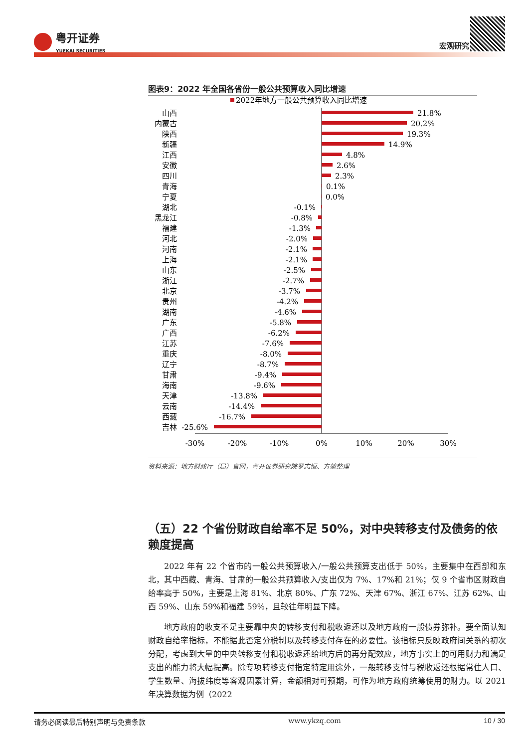粤开证券
YUEKAI SECURITIES
宏观研究
图表9：2022 年全国各省份一般公共预算收入同比增速
2022年地方一般公共预算收入同比增速
山西
内蒙古
陕西
新疆
江西
安徽
四川
青海
宁夏
湖北
黑龙江
福建
河北
河南
上海
山东
浙江
北京
贵州
湖南
广东
广西
江苏
重庆
辽宁
甘肃
海南
天津
云南
西藏
吉林
-0.1%
-0.8%
-1.3%
-2.0%
-2.1%
-2.1%
-2.5%
-2.7%
-3.7%
-4.2%
-4.6%
-5.8%
-6.2%
-7.6%
-8.0%
-8.7%
-9.4%
-9.6%
-13.8%
-14.4%
-16.7%
-25.6%
21.8%
20.2%
19.3%
14.9%
4.8%
2.6%
2.3%
0.1%
0.0%
-30%
-20%
-10%
0%
10%
20%
30%
资料来源：地方财政厅（局）官网，粤开证券研究院罗志恒、方堃整理
（五）22 个省份财政自给率不足 50%，对中央转移支付及债务的依赖度提高
2022 年有 22 个省市的一般公共预算收入/一般公共预算支出低于 50%，主要集中在西部和东北，其中西藏、青海、甘肃的一般公共预算收入/支出仅为 7%、17%和 21%；仅 9 个省市区财政自给率高于 50%，主要是上海 81%、北京 80%、广东 72%、天津 67%、浙江 67%、江苏 62%、山西 59%、山东 59%和福建 59%，且较往年明显下降。
地方政府的收支不足主要靠中央的转移支付和税收返还以及地方政府一般债券弥补。要全面认知财政自给率指标，不能据此否定分税制以及转移支付存在的必要性。该指标只反映政府间关系的初次分配，考虑到大量的中央转移支付和税收返还给地方后的再分配效应，地方事实上的可用财力和满足支出的能力将大幅提高。除专项转移支付指定特定用途外，一般转移支付与税收返还根据常住人口、学生数量、海拔纬度等客观因素计算，金额相对可预期，可作为地方政府统筹使用的财力。以 2021 年决算数据为例（2022
请务必阅读最后特别声明与免责条款 www.ykzq.com 10 / 30